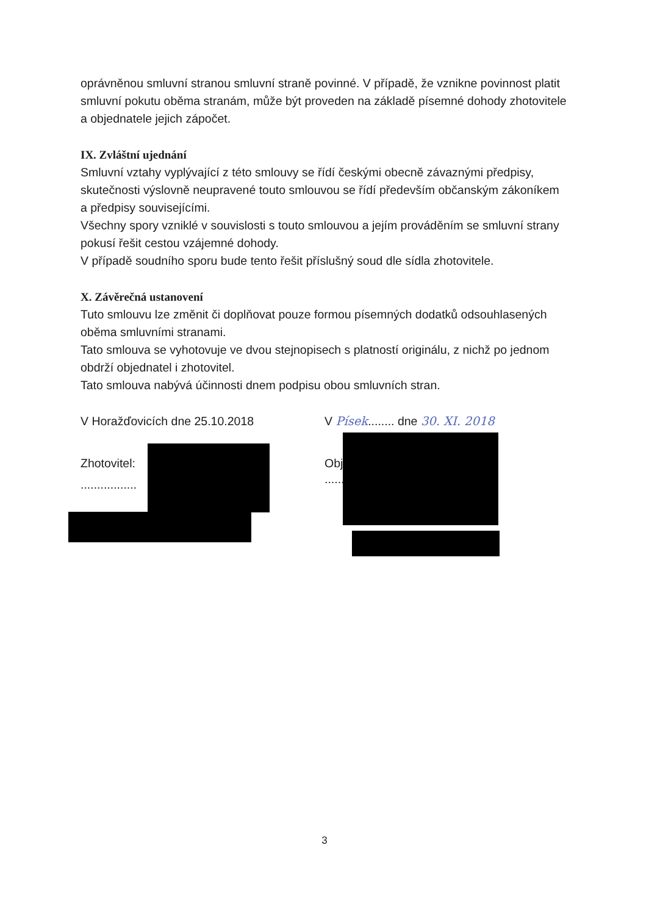oprávněnou smluvní stranou smluvní straně povinné. V případě, že vznikne povinnost platit smluvní pokutu oběma stranám, může být proveden na základě písemné dohody zhotovitele a objednatele jejich zápočet.
IX. Zvláštní ujednání
Smluvní vztahy vyplývající z této smlouvy se řídí českými obecně závaznými předpisy, skutečnosti výslovně neupravené touto smlouvou se řídí především občanským zákoníkem a předpisy souvisejícími.
Všechny spory vzniklé v souvislosti s touto smlouvou a jejím prováděním se smluvní strany pokusí řešit cestou vzájemné dohody.
V případě soudního sporu bude tento řešit příslušný soud dle sídla zhotovitele.
X. Závěrečná ustanovení
Tuto smlouvu lze změnit či doplňovat pouze formou písemných dodatků odsouhlasených oběma smluvními stranami.
Tato smlouva se vyhotovuje ve dvou stejnopisech s platností originálu, z nichž po jednom obdrží objednatel i zhotovitel.
Tato smlouva nabývá účinnosti dnem podpisu obou smluvních stran.
V Horažďovicích dne 25.10.2018
Zhotovitel:
.................
V Písek........ dne 30. XI. 2018
Obj
......
3